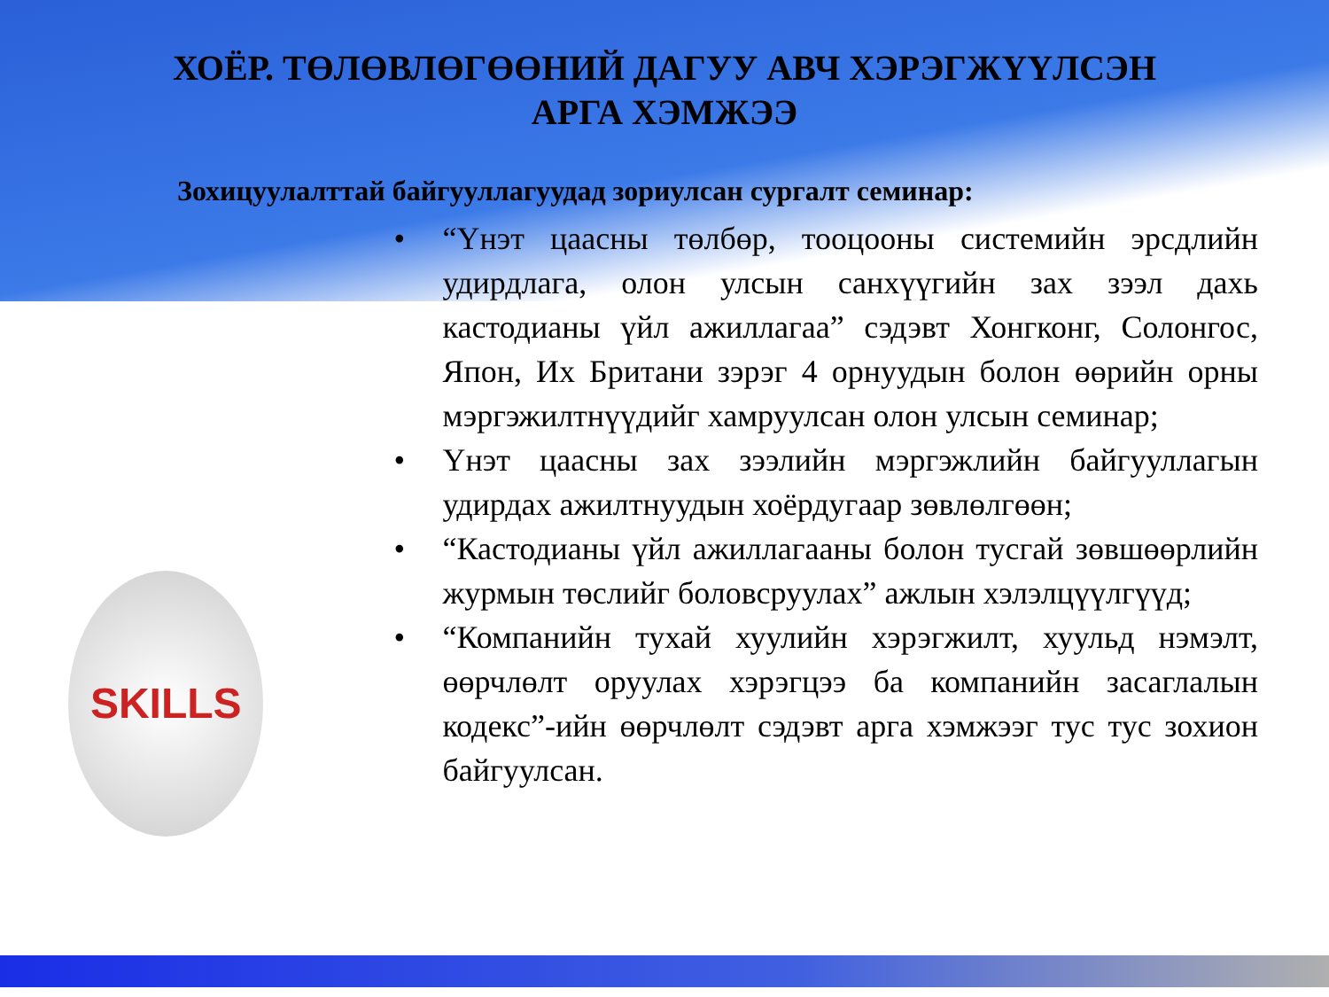ХОЁР. ТӨЛӨВЛӨГӨӨНИЙ ДАГУУ АВЧ ХЭРЭГЖҮҮЛСЭН
АРГА ХЭМЖЭЭ
Зохицуулалттай байгууллагуудад зориулсан сургалт семинар:
SKILLS
• “Үнэт цаасны төлбөр, тооцооны системийн эрсдлийн удирдлага, олон улсын санхүүгийн зах зээл дахь кастодианы үйл ажиллагаа” сэдэвт Хонгконг, Солонгос, Япон, Их Британи зэрэг 4 орнуудын болон өөрийн орны мэргэжилтнүүдийг хамруулсан олон улсын семинар;
• Үнэт цаасны зах зээлийн мэргэжлийн байгууллагын удирдах ажилтнуудын хоёрдугаар зөвлөлгөөн;
• “Кастодианы үйл ажиллагааны болон тусгай зөвшөөрлийн журмын төслийг боловсруулах” ажлын хэлэлцүүлгүүд;
• “Компанийн тухай хуулийн хэрэгжилт, хуульд нэмэлт, өөрчлөлт оруулах хэрэгцээ ба компанийн засаглалын кодекс”-ийн өөрчлөлт сэдэвт арга хэмжээг тус тус зохион байгуулсан.